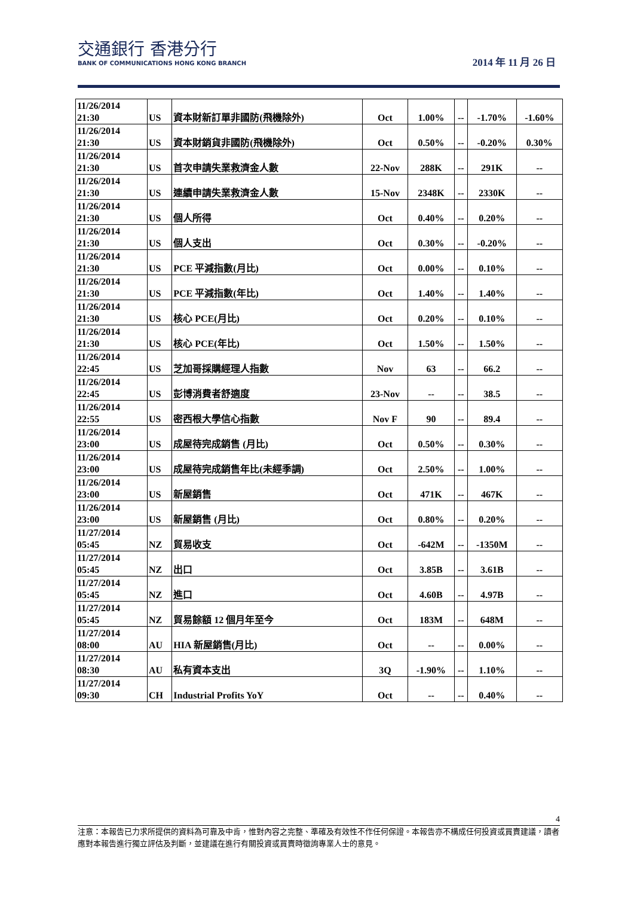交通銀行 香港分行
BANK OF COMMUNICATIONS HONG KONG BRANCH
2014 年 11 月 26 日
| 11/26/2014 21:30 | US | 資本財新訂單非國防(飛機除外) | Oct | 1.00% | -- | -1.70% | -1.60% |
| 11/26/2014 21:30 | US | 資本財銷貨非國防(飛機除外) | Oct | 0.50% | -- | -0.20% | 0.30% |
| 11/26/2014 21:30 | US | 首次申請失業救濟金人數 | 22-Nov | 288K | -- | 291K | -- |
| 11/26/2014 21:30 | US | 連續申請失業救濟金人數 | 15-Nov | 2348K | -- | 2330K | -- |
| 11/26/2014 21:30 | US | 個人所得 | Oct | 0.40% | -- | 0.20% | -- |
| 11/26/2014 21:30 | US | 個人支出 | Oct | 0.30% | -- | -0.20% | -- |
| 11/26/2014 21:30 | US | PCE 平減指數(月比) | Oct | 0.00% | -- | 0.10% | -- |
| 11/26/2014 21:30 | US | PCE 平減指數(年比) | Oct | 1.40% | -- | 1.40% | -- |
| 11/26/2014 21:30 | US | 核心 PCE(月比) | Oct | 0.20% | -- | 0.10% | -- |
| 11/26/2014 21:30 | US | 核心 PCE(年比) | Oct | 1.50% | -- | 1.50% | -- |
| 11/26/2014 22:45 | US | 芝加哥採購經理人指數 | Nov | 63 | -- | 66.2 | -- |
| 11/26/2014 22:45 | US | 彭博消費者舒適度 | 23-Nov | -- | -- | 38.5 | -- |
| 11/26/2014 22:55 | US | 密西根大學信心指數 | Nov F | 90 | -- | 89.4 | -- |
| 11/26/2014 23:00 | US | 成屋待完成銷售 (月比) | Oct | 0.50% | -- | 0.30% | -- |
| 11/26/2014 23:00 | US | 成屋待完成銷售年比(未經季調) | Oct | 2.50% | -- | 1.00% | -- |
| 11/26/2014 23:00 | US | 新屋銷售 | Oct | 471K | -- | 467K | -- |
| 11/26/2014 23:00 | US | 新屋銷售 (月比) | Oct | 0.80% | -- | 0.20% | -- |
| 11/27/2014 05:45 | NZ | 貿易收支 | Oct | -642M | -- | -1350M | -- |
| 11/27/2014 05:45 | NZ | 出口 | Oct | 3.85B | -- | 3.61B | -- |
| 11/27/2014 05:45 | NZ | 進口 | Oct | 4.60B | -- | 4.97B | -- |
| 11/27/2014 05:45 | NZ | 貿易餘額 12 個月年至今 | Oct | 183M | -- | 648M | -- |
| 11/27/2014 08:00 | AU | HIA 新屋銷售(月比) | Oct | -- | -- | 0.00% | -- |
| 11/27/2014 08:30 | AU | 私有資本支出 | 3Q | -1.90% | -- | 1.10% | -- |
| 11/27/2014 09:30 | CH | Industrial Profits YoY | Oct | -- | -- | 0.40% | -- |
4
注意：本報告已力求所提供的資料為可靠及中肯，惟對內容之完整、準確及有效性不作任何保證。本報告亦不構成任何投資或買賣建議，讀者應對本報告進行獨立評估及判斷，並建議在進行有關投資或買賣時徵詢專業人士的意見。